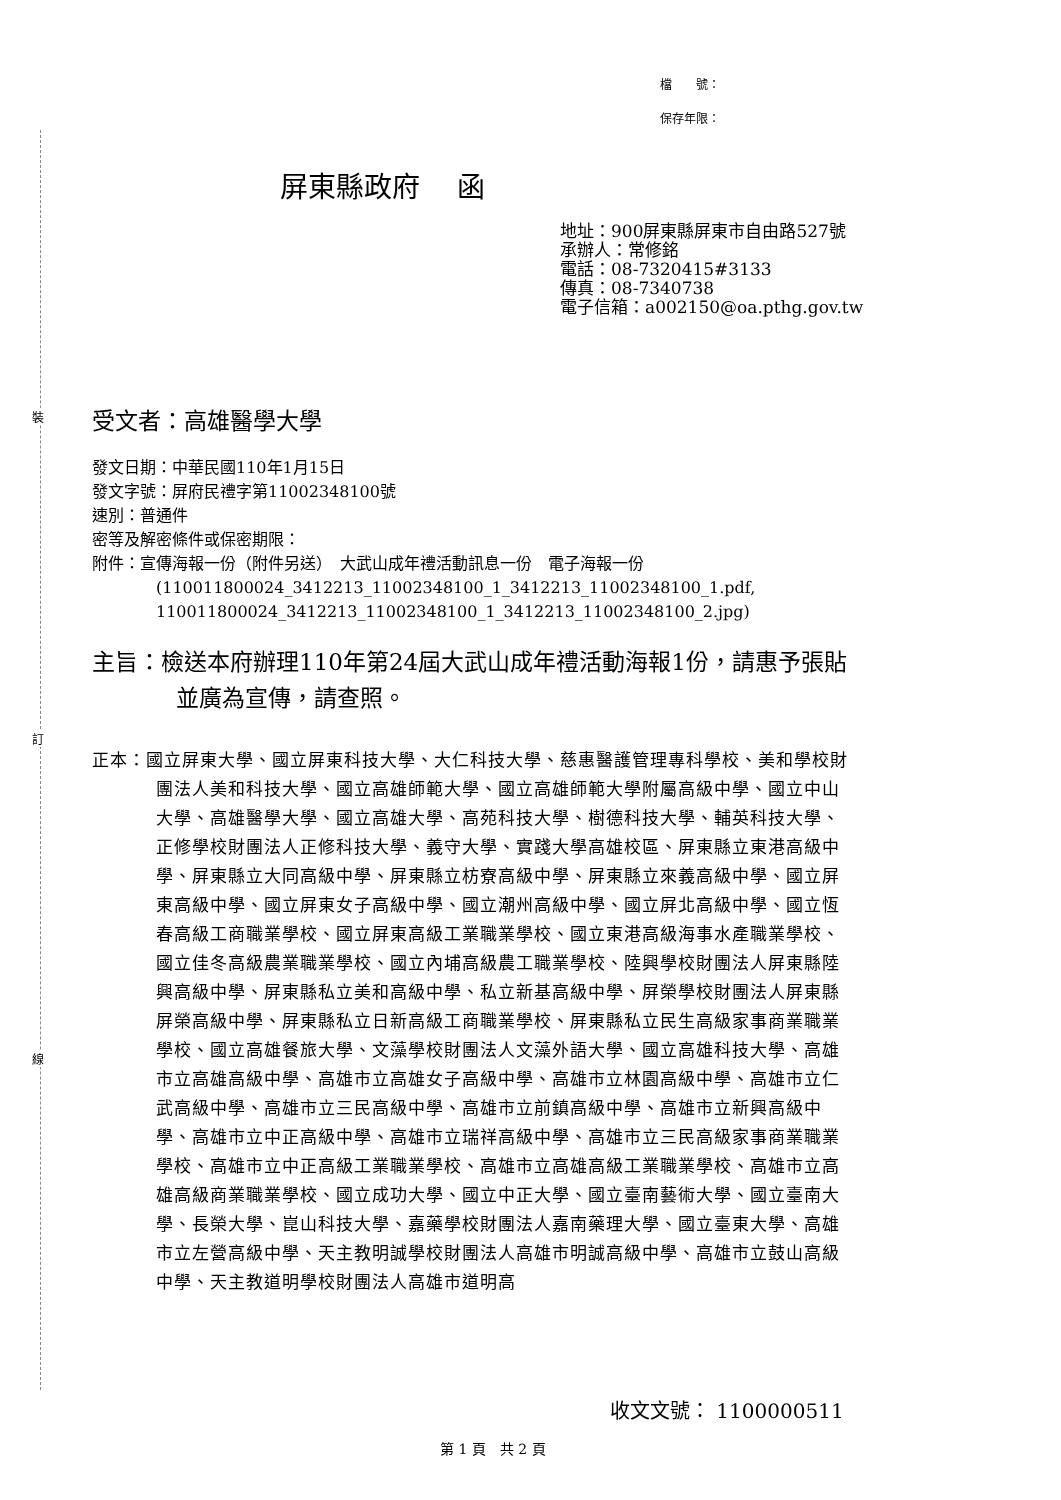裝
訂
線
檔　　號：
保存年限：
屏東縣政府　 函
地址：900屏東縣屏東市自由路527號
承辦人：常修銘
電話：08-7320415#3133
傳真：08-7340738
電子信箱：a002150@oa.pthg.gov.tw
受文者：高雄醫學大學
發文日期：中華民國110年1月15日
發文字號：屏府民禮字第11002348100號
速別：普通件
密等及解密條件或保密期限：
附件：宣傳海報一份（附件另送）　大武山成年禮活動訊息一份　電子海報一份
(110011800024_3412213_11002348100_1_3412213_11002348100_1.pdf, 110011800024_3412213_11002348100_1_3412213_11002348100_2.jpg)
主旨：檢送本府辦理110年第24屆大武山成年禮活動海報1份，請惠予張貼並廣為宣傳，請查照。
正本：國立屏東大學、國立屏東科技大學、大仁科技大學、慈惠醫護管理專科學校、美和學校財團法人美和科技大學、國立高雄師範大學、國立高雄師範大學附屬高級中學、國立中山大學、高雄醫學大學、國立高雄大學、高苑科技大學、樹德科技大學、輔英科技大學、正修學校財團法人正修科技大學、義守大學、實踐大學高雄校區、屏東縣立東港高級中學、屏東縣立大同高級中學、屏東縣立枋寮高級中學、屏東縣立來義高級中學、國立屏東高級中學、國立屏東女子高級中學、國立潮州高級中學、國立屏北高級中學、國立恆春高級工商職業學校、國立屏東高級工業職業學校、國立東港高級海事水產職業學校、國立佳冬高級農業職業學校、國立內埔高級農工職業學校、陸興學校財團法人屏東縣陸興高級中學、屏東縣私立美和高級中學、私立新基高級中學、屏榮學校財團法人屏東縣屏榮高級中學、屏東縣私立日新高級工商職業學校、屏東縣私立民生高級家事商業職業學校、國立高雄餐旅大學、文藻學校財團法人文藻外語大學、國立高雄科技大學、高雄市立高雄高級中學、高雄市立高雄女子高級中學、高雄市立林園高級中學、高雄市立仁武高級中學、高雄市立三民高級中學、高雄市立前鎮高級中學、高雄市立新興高級中學、高雄市立中正高級中學、高雄市立瑞祥高級中學、高雄市立三民高級家事商業職業學校、高雄市立中正高級工業職業學校、高雄市立高雄高級工業職業學校、高雄市立高雄高級商業職業學校、國立成功大學、國立中正大學、國立臺南藝術大學、國立臺南大學、長榮大學、崑山科技大學、嘉藥學校財團法人嘉南藥理大學、國立臺東大學、高雄市立左營高級中學、天主教明誠學校財團法人高雄市明誠高級中學、高雄市立鼓山高級中學、天主教道明學校財團法人高雄市道明高
收文文號： 1100000511
第 1 頁　共 2 頁